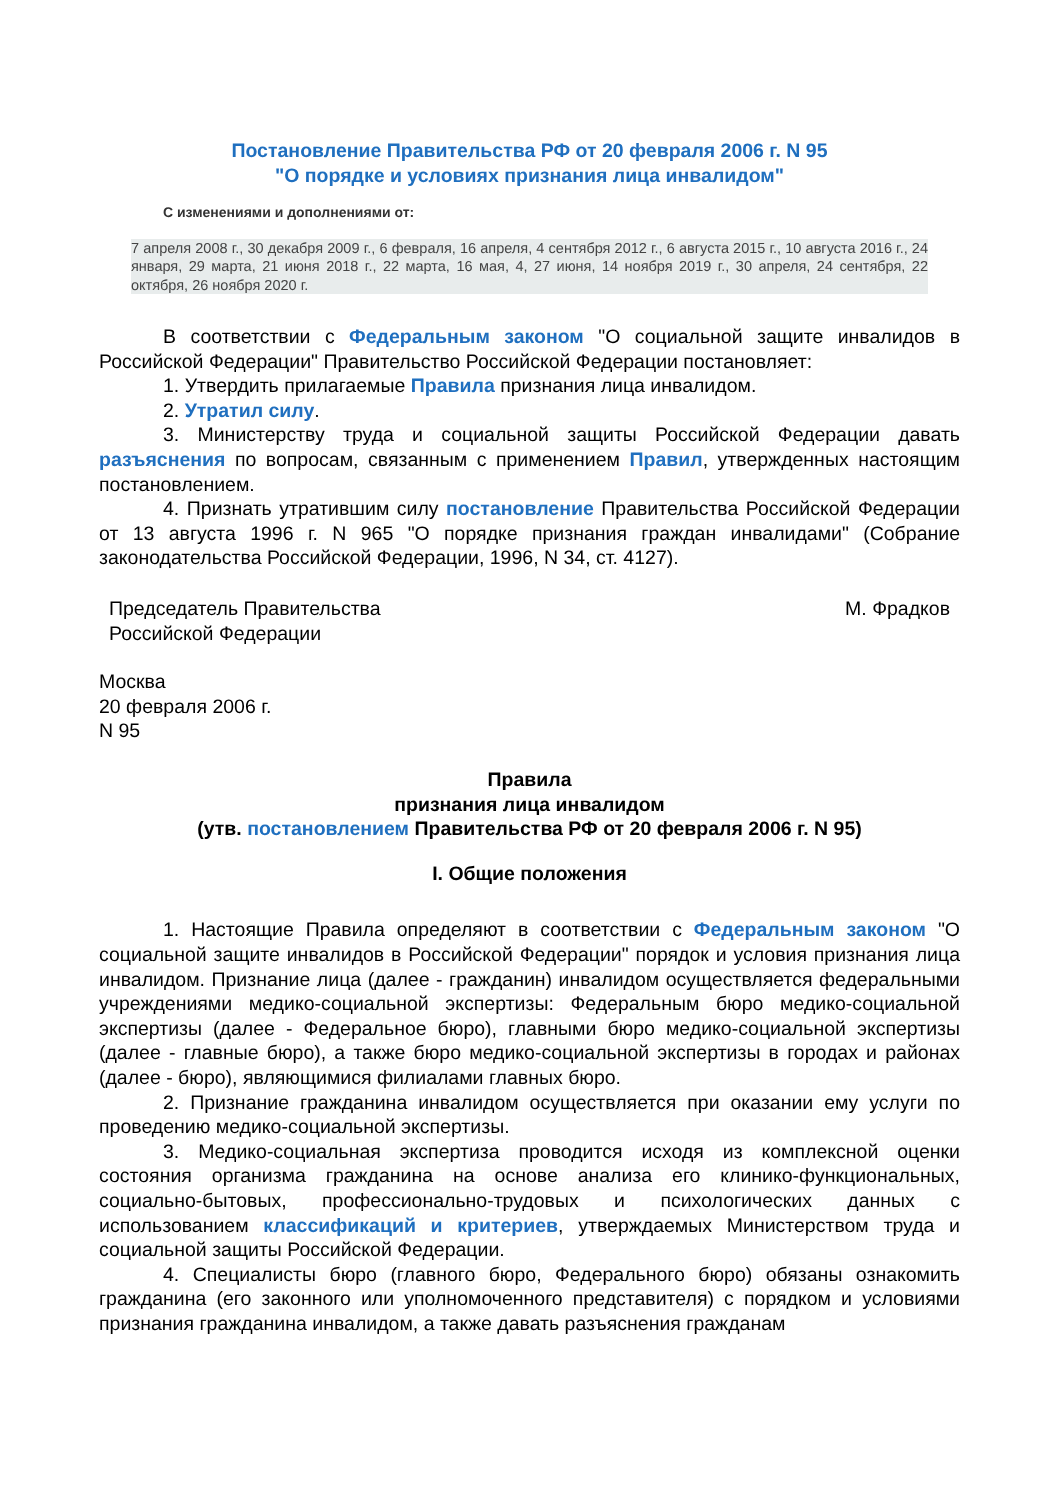Постановление Правительства РФ от 20 февраля 2006 г. N 95
"О порядке и условиях признания лица инвалидом"
С изменениями и дополнениями от:
7 апреля 2008 г., 30 декабря 2009 г., 6 февраля, 16 апреля, 4 сентября 2012 г., 6 августа 2015 г., 10 августа 2016 г., 24 января, 29 марта, 21 июня 2018 г., 22 марта, 16 мая, 4, 27 июня, 14 ноября 2019 г., 30 апреля, 24 сентября, 22 октября, 26 ноября 2020 г.
В соответствии с Федеральным законом "О социальной защите инвалидов в Российской Федерации" Правительство Российской Федерации постановляет:
1. Утвердить прилагаемые Правила признания лица инвалидом.
2. Утратил силу.
3. Министерству труда и социальной защиты Российской Федерации давать разъяснения по вопросам, связанным с применением Правил, утвержденных настоящим постановлением.
4. Признать утратившим силу постановление Правительства Российской Федерации от 13 августа 1996 г. N 965 "О порядке признания граждан инвалидами" (Собрание законодательства Российской Федерации, 1996, N 34, ст. 4127).
Председатель Правительства
Российской Федерации
М. Фрадков
Москва
20 февраля 2006 г.
N 95
Правила
признания лица инвалидом
(утв. постановлением Правительства РФ от 20 февраля 2006 г. N 95)
I. Общие положения
1. Настоящие Правила определяют в соответствии с Федеральным законом "О социальной защите инвалидов в Российской Федерации" порядок и условия признания лица инвалидом. Признание лица (далее - гражданин) инвалидом осуществляется федеральными учреждениями медико-социальной экспертизы: Федеральным бюро медико-социальной экспертизы (далее - Федеральное бюро), главными бюро медико-социальной экспертизы (далее - главные бюро), а также бюро медико-социальной экспертизы в городах и районах (далее - бюро), являющимися филиалами главных бюро.
2. Признание гражданина инвалидом осуществляется при оказании ему услуги по проведению медико-социальной экспертизы.
3. Медико-социальная экспертиза проводится исходя из комплексной оценки состояния организма гражданина на основе анализа его клинико-функциональных, социально-бытовых, профессионально-трудовых и психологических данных с использованием классификаций и критериев, утверждаемых Министерством труда и социальной защиты Российской Федерации.
4. Специалисты бюро (главного бюро, Федерального бюро) обязаны ознакомить гражданина (его законного или уполномоченного представителя) с порядком и условиями признания гражданина инвалидом, а также давать разъяснения гражданам